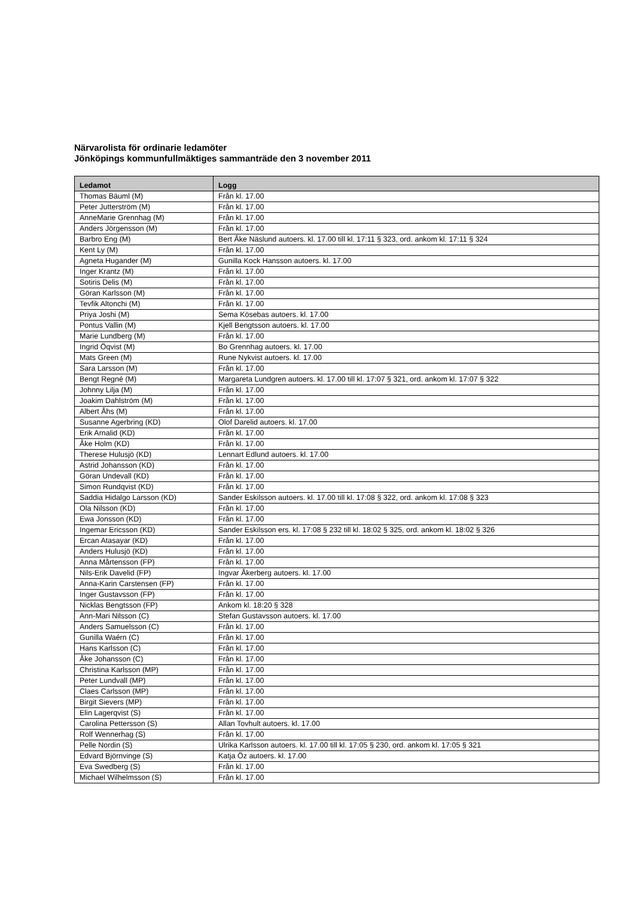Närvarolista för ordinarie ledamöter
Jönköpings kommunfullmäktiges sammanträde den 3 november 2011
| Ledamot | Logg |
| --- | --- |
| Thomas Bäuml (M) | Från kl. 17.00 |
| Peter Jutterström (M) | Från kl. 17.00 |
| AnneMarie Grennhag (M) | Från kl. 17.00 |
| Anders Jörgensson (M) | Från kl. 17.00 |
| Barbro Eng (M) | Bert Åke Näslund autoers. kl. 17.00 till kl. 17:11 § 323, ord. ankom kl. 17:11 § 324 |
| Kent Ly (M) | Från kl. 17.00 |
| Agneta Hugander (M) | Gunilla Kock Hansson autoers. kl. 17.00 |
| Inger Krantz (M) | Från kl. 17.00 |
| Sotiris Delis (M) | Från kl. 17.00 |
| Göran Karlsson (M) | Från kl. 17.00 |
| Tevfik Altonchi (M) | Från kl. 17.00 |
| Priya Joshi (M) | Sema Kösebas autoers. kl. 17.00 |
| Pontus Vallin (M) | Kjell Bengtsson autoers. kl. 17.00 |
| Marie Lundberg (M) | Från kl. 17.00 |
| Ingrid Öqvist (M) | Bo Grennhag autoers. kl. 17.00 |
| Mats Green (M) | Rune Nykvist autoers. kl. 17.00 |
| Sara Larsson (M) | Från kl. 17.00 |
| Bengt Regné (M) | Margareta Lundgren autoers. kl. 17.00 till kl. 17:07 § 321, ord. ankom kl. 17:07 § 322 |
| Johnny Lilja (M) | Från kl. 17.00 |
| Joakim Dahlström (M) | Från kl. 17.00 |
| Albert Åhs (M) | Från kl. 17.00 |
| Susanne Agerbring (KD) | Olof Darelid autoers. kl. 17.00 |
| Erik Arnalid (KD) | Från kl. 17.00 |
| Åke Holm (KD) | Från kl. 17.00 |
| Therese Hulusjö (KD) | Lennart Edlund autoers. kl. 17.00 |
| Astrid Johansson (KD) | Från kl. 17.00 |
| Göran Undevall (KD) | Från kl. 17.00 |
| Simon Rundqvist (KD) | Från kl. 17.00 |
| Saddia Hidalgo Larsson (KD) | Sander Eskilsson autoers. kl. 17.00 till kl. 17:08 § 322, ord. ankom kl. 17:08 § 323 |
| Ola Nilsson (KD) | Från kl. 17.00 |
| Ewa Jonsson (KD) | Från kl. 17.00 |
| Ingemar Ericsson (KD) | Sander Eskilsson ers. kl. 17:08 § 232 till kl. 18:02 § 325, ord. ankom kl. 18:02 § 326 |
| Ercan Atasayar (KD) | Från kl. 17.00 |
| Anders Hulusjö (KD) | Från kl. 17.00 |
| Anna Mårtensson (FP) | Från kl. 17.00 |
| Nils-Erik Davelid (FP) | Ingvar Åkerberg autoers. kl. 17.00 |
| Anna-Karin Carstensen (FP) | Från kl. 17.00 |
| Inger Gustavsson (FP) | Från kl. 17.00 |
| Nicklas Bengtsson (FP) | Ankom kl. 18:20 § 328 |
| Ann-Mari Nilsson (C) | Stefan Gustavsson autoers. kl. 17.00 |
| Anders Samuelsson (C) | Från kl. 17.00 |
| Gunilla Waérn (C) | Från kl. 17.00 |
| Hans Karlsson (C) | Från kl. 17.00 |
| Åke Johansson (C) | Från kl. 17.00 |
| Christina Karlsson (MP) | Från kl. 17.00 |
| Peter Lundvall (MP) | Från kl. 17.00 |
| Claes Carlsson (MP) | Från kl. 17.00 |
| Birgit Sievers (MP) | Från kl. 17.00 |
| Elin Lagerqvist (S) | Från kl. 17.00 |
| Carolina Pettersson (S) | Allan Tovhult autoers. kl. 17.00 |
| Rolf Wennerhag (S) | Från kl. 17.00 |
| Pelle Nordin (S) | Ulrika Karlsson autoers. kl. 17.00 till kl. 17:05 § 230, ord. ankom kl. 17:05 § 321 |
| Edvard Björnvinge (S) | Katja Öz autoers. kl. 17.00 |
| Eva Swedberg (S) | Från kl. 17.00 |
| Michael Wilhelmsson (S) | Från kl. 17.00 |